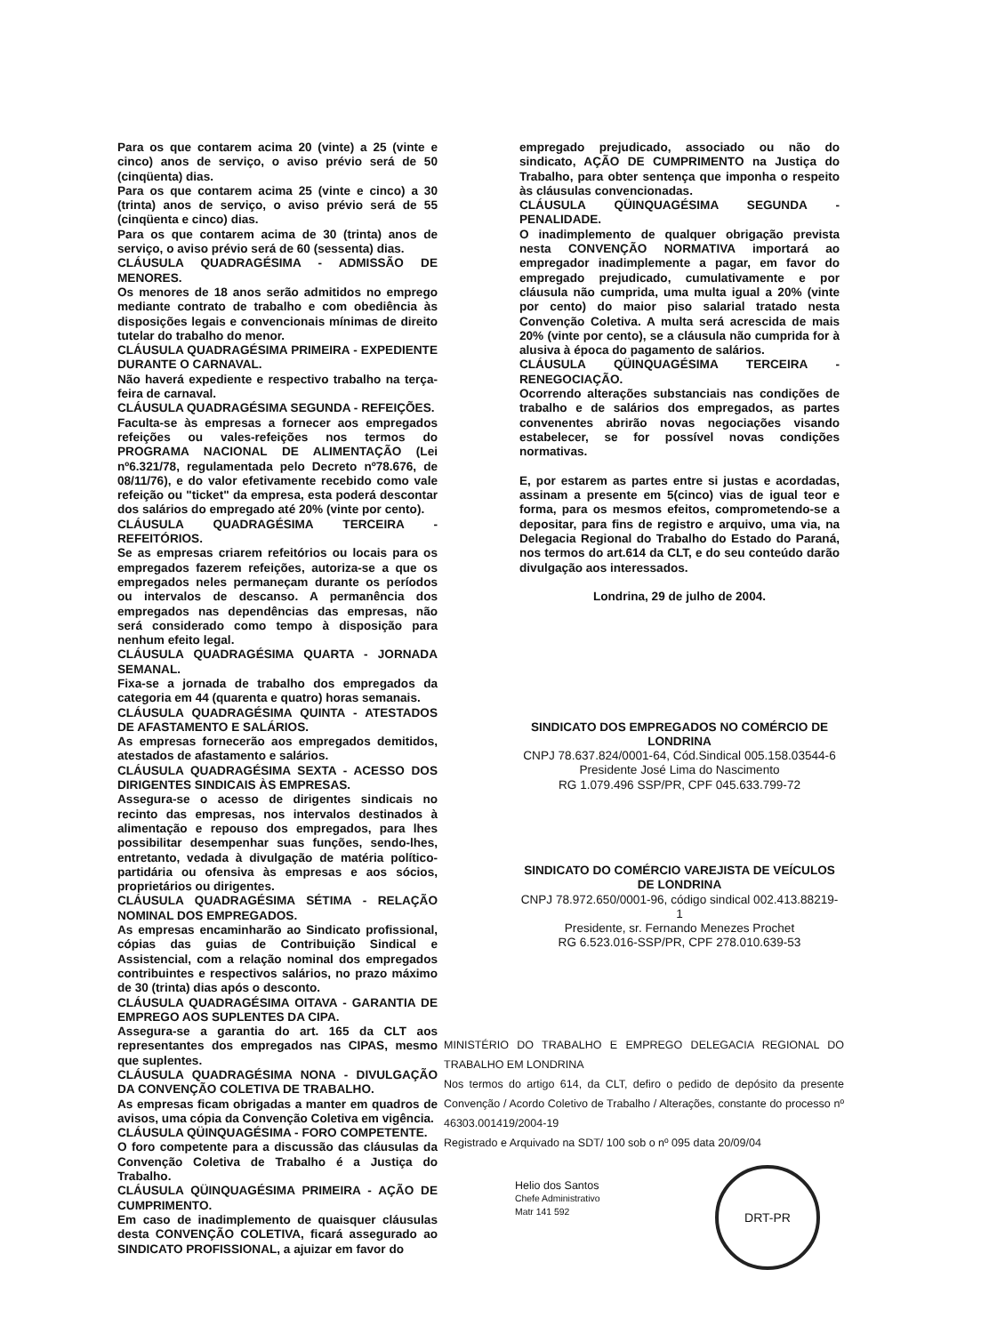Para os que contarem acima 20 (vinte) a 25 (vinte e cinco) anos de serviço, o aviso prévio será de 50 (cinqüenta) dias.
Para os que contarem acima 25 (vinte e cinco) a 30 (trinta) anos de serviço, o aviso prévio será de 55 (cinqüenta e cinco) dias.
Para os que contarem acima de 30 (trinta) anos de serviço, o aviso prévio será de 60 (sessenta) dias.
CLÁUSULA QUADRAGÉSIMA - ADMISSÃO DE MENORES.
Os menores de 18 anos serão admitidos no emprego mediante contrato de trabalho e com obediência às disposições legais e convencionais mínimas de direito tutelar do trabalho do menor.
CLÁUSULA QUADRAGÉSIMA PRIMEIRA - EXPEDIENTE DURANTE O CARNAVAL.
Não haverá expediente e respectivo trabalho na terça-feira de carnaval.
CLÁUSULA QUADRAGÉSIMA SEGUNDA - REFEIÇÕES.
Faculta-se às empresas a fornecer aos empregados refeições ou vales-refeições nos termos do PROGRAMA NACIONAL DE ALIMENTAÇÃO (Lei nº6.321/78, regulamentada pelo Decreto nº78.676, de 08/11/76), e do valor efetivamente recebido como vale refeição ou "ticket" da empresa, esta poderá descontar dos salários do empregado até 20% (vinte por cento).
CLÁUSULA QUADRAGÉSIMA TERCEIRA - REFEITÓRIOS.
Se as empresas criarem refeitórios ou locais para os empregados fazerem refeições, autoriza-se a que os empregados neles permaneçam durante os períodos ou intervalos de descanso. A permanência dos empregados nas dependências das empresas, não será considerado como tempo à disposição para nenhum efeito legal.
CLÁUSULA QUADRAGÉSIMA QUARTA - JORNADA SEMANAL.
Fixa-se a jornada de trabalho dos empregados da categoria em 44 (quarenta e quatro) horas semanais.
CLÁUSULA QUADRAGÉSIMA QUINTA - ATESTADOS DE AFASTAMENTO E SALÁRIOS.
As empresas fornecerão aos empregados demitidos, atestados de afastamento e salários.
CLÁUSULA QUADRAGÉSIMA SEXTA - ACESSO DOS DIRIGENTES SINDICAIS ÀS EMPRESAS.
Assegura-se o acesso de dirigentes sindicais no recinto das empresas, nos intervalos destinados à alimentação e repouso dos empregados, para lhes possibilitar desempenhar suas funções, sendo-lhes, entretanto, vedada à divulgação de matéria político-partidária ou ofensiva às empresas e aos sócios, proprietários ou dirigentes.
CLÁUSULA QUADRAGÉSIMA SÉTIMA - RELAÇÃO NOMINAL DOS EMPREGADOS.
As empresas encaminharão ao Sindicato profissional, cópias das guias de Contribuição Sindical e Assistencial, com a relação nominal dos empregados contribuintes e respectivos salários, no prazo máximo de 30 (trinta) dias após o desconto.
CLÁUSULA QUADRAGÉSIMA OITAVA - GARANTIA DE EMPREGO AOS SUPLENTES DA CIPA.
Assegura-se a garantia do art. 165 da CLT aos representantes dos empregados nas CIPAS, mesmo que suplentes.
CLÁUSULA QUADRAGÉSIMA NONA - DIVULGAÇÃO DA CONVENÇÃO COLETIVA DE TRABALHO.
As empresas ficam obrigadas a manter em quadros de avisos, uma cópia da Convenção Coletiva em vigência.
CLÁUSULA QÜINQUAGÉSIMA - FORO COMPETENTE.
O foro competente para a discussão das cláusulas da Convenção Coletiva de Trabalho é a Justiça do Trabalho.
CLÁUSULA QÜINQUAGÉSIMA PRIMEIRA - AÇÃO DE CUMPRIMENTO.
Em caso de inadimplemento de quaisquer cláusulas desta CONVENÇÃO COLETIVA, ficará assegurado ao SINDICATO PROFISSIONAL, a ajuizar em favor do
empregado prejudicado, associado ou não do sindicato, AÇÃO DE CUMPRIMENTO na Justiça do Trabalho, para obter sentença que imponha o respeito às cláusulas convencionadas.
CLÁUSULA QÜINQUAGÉSIMA SEGUNDA - PENALIDADE.
O inadimplemento de qualquer obrigação prevista nesta CONVENÇÃO NORMATIVA importará ao empregador inadimplemente a pagar, em favor do empregado prejudicado, cumulativamente e por cláusula não cumprida, uma multa igual a 20% (vinte por cento) do maior piso salarial tratado nesta Convenção Coletiva. A multa será acrescida de mais 20% (vinte por cento), se a cláusula não cumprida for à alusiva à época do pagamento de salários.
CLÁUSULA QÜINQUAGÉSIMA TERCEIRA - RENEGOCIAÇÃO.
Ocorrendo alterações substanciais nas condições de trabalho e de salários dos empregados, as partes convenentes abrirão novas negociações visando estabelecer, se for possível novas condições normativas.
E, por estarem as partes entre si justas e acordadas, assinam a presente em 5(cinco) vias de igual teor e forma, para os mesmos efeitos, comprometendo-se a depositar, para fins de registro e arquivo, uma via, na Delegacia Regional do Trabalho do Estado do Paraná, nos termos do art.614 da CLT, e do seu conteúdo darão divulgação aos interessados.
Londrina, 29 de julho de 2004.
SINDICATO DOS EMPREGADOS NO COMÉRCIO DE LONDRINA
CNPJ 78.637.824/0001-64, Cód.Sindical 005.158.03544-6
Presidente José Lima do Nascimento
RG 1.079.496 SSP/PR, CPF 045.633.799-72
SINDICATO DO COMÉRCIO VAREJISTA DE VEÍCULOS DE LONDRINA
CNPJ 78.972.650/0001-96, código sindical 002.413.88219-1
Presidente, sr. Fernando Menezes Prochet
RG 6.523.016-SSP/PR, CPF 278.010.639-53
MINISTÉRIO DO TRABALHO E EMPREGO DELEGACIA REGIONAL DO TRABALHO EM LONDRINA
Nos termos do artigo 614, da CLT, defiro o pedido de depósito da presente Convenção / Acordo Coletivo de Trabalho / Alterações, constante do processo nº 46303.001419/2004-19
Registrado e Arquivado na SDT/ 100 sob o nº 095 data 20/09/04
Helio dos Santos
Chefe Administrativo
Matr 141 592
DRT-PR